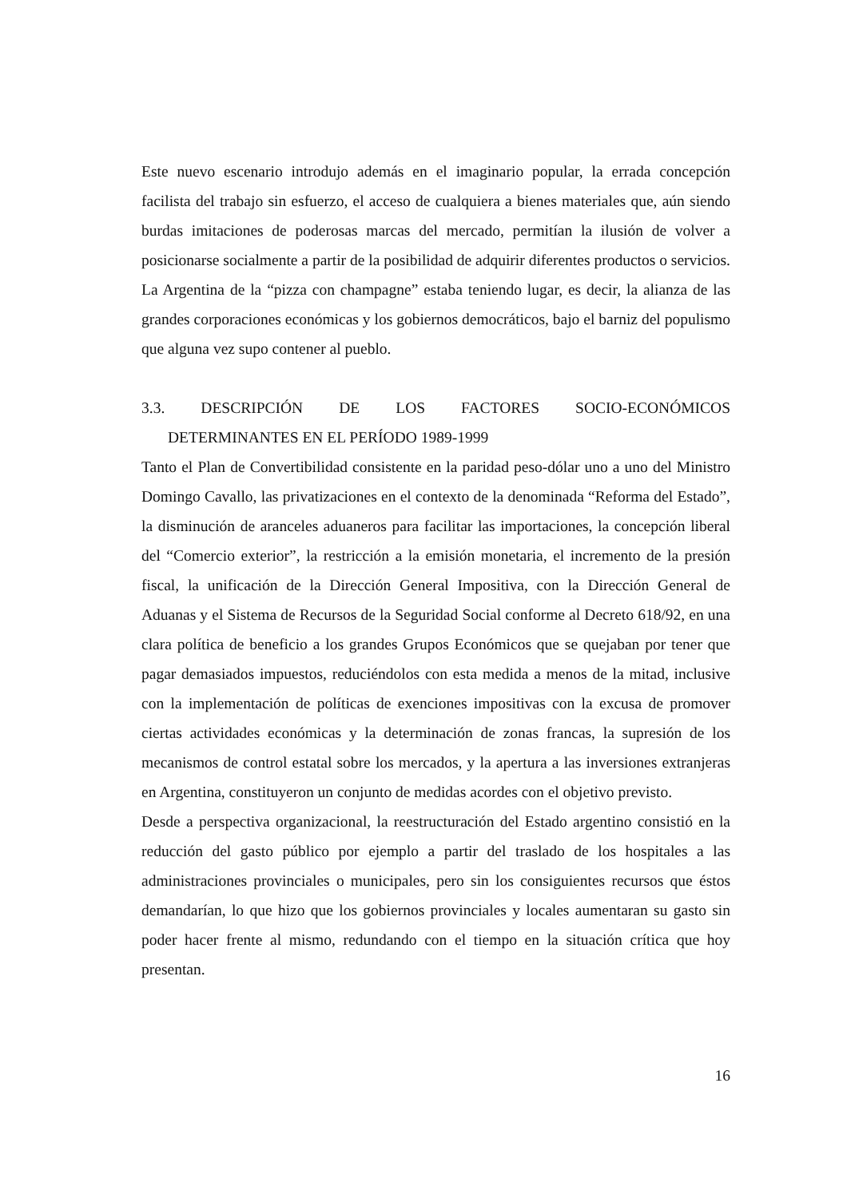Este nuevo escenario introdujo además en el imaginario popular, la errada concepción facilista del trabajo sin esfuerzo, el acceso de cualquiera a bienes materiales que, aún siendo burdas imitaciones de poderosas marcas del mercado, permitían la ilusión de volver a posicionarse socialmente a partir de la posibilidad de adquirir diferentes productos o servicios. La Argentina de la “pizza con champagne” estaba teniendo lugar, es decir, la alianza de las grandes corporaciones económicas y los gobiernos democráticos, bajo el barniz del populismo que alguna vez supo contener al pueblo.
3.3. DESCRIPCIÓN DE LOS FACTORES SOCIO-ECONÓMICOS
DETERMINANTES EN EL PERÍODO 1989-1999
Tanto el Plan de Convertibilidad consistente en la paridad peso-dólar uno a uno del Ministro Domingo Cavallo, las privatizaciones en el contexto de la denominada “Reforma del Estado”, la disminución de aranceles aduaneros para facilitar las importaciones, la concepción liberal del “Comercio exterior”, la restricción a la emisión monetaria, el incremento de la presión fiscal, la unificación de la Dirección General Impositiva, con la Dirección General de Aduanas y el Sistema de Recursos de la Seguridad Social conforme al Decreto 618/92, en una clara política de beneficio a los grandes Grupos Económicos que se quejaban por tener que pagar demasiados impuestos, reduciéndolos con esta medida a menos de la mitad, inclusive con la implementación de políticas de exenciones impositivas con la excusa de promover ciertas actividades económicas y la determinación de zonas francas, la supresión de los mecanismos de control estatal sobre los mercados, y la apertura a las inversiones extranjeras en Argentina, constituyeron un conjunto de medidas acordes con el objetivo previsto.
Desde a perspectiva organizacional, la reestructuración del Estado argentino consistió en la reducción del gasto público por ejemplo a partir del traslado de los hospitales a las administraciones provinciales o municipales, pero sin los consiguientes recursos que éstos demandarían, lo que hizo que los gobiernos provinciales y locales aumentaran su gasto sin poder hacer frente al mismo, redundando con el tiempo en la situación crítica que hoy presentan.
16